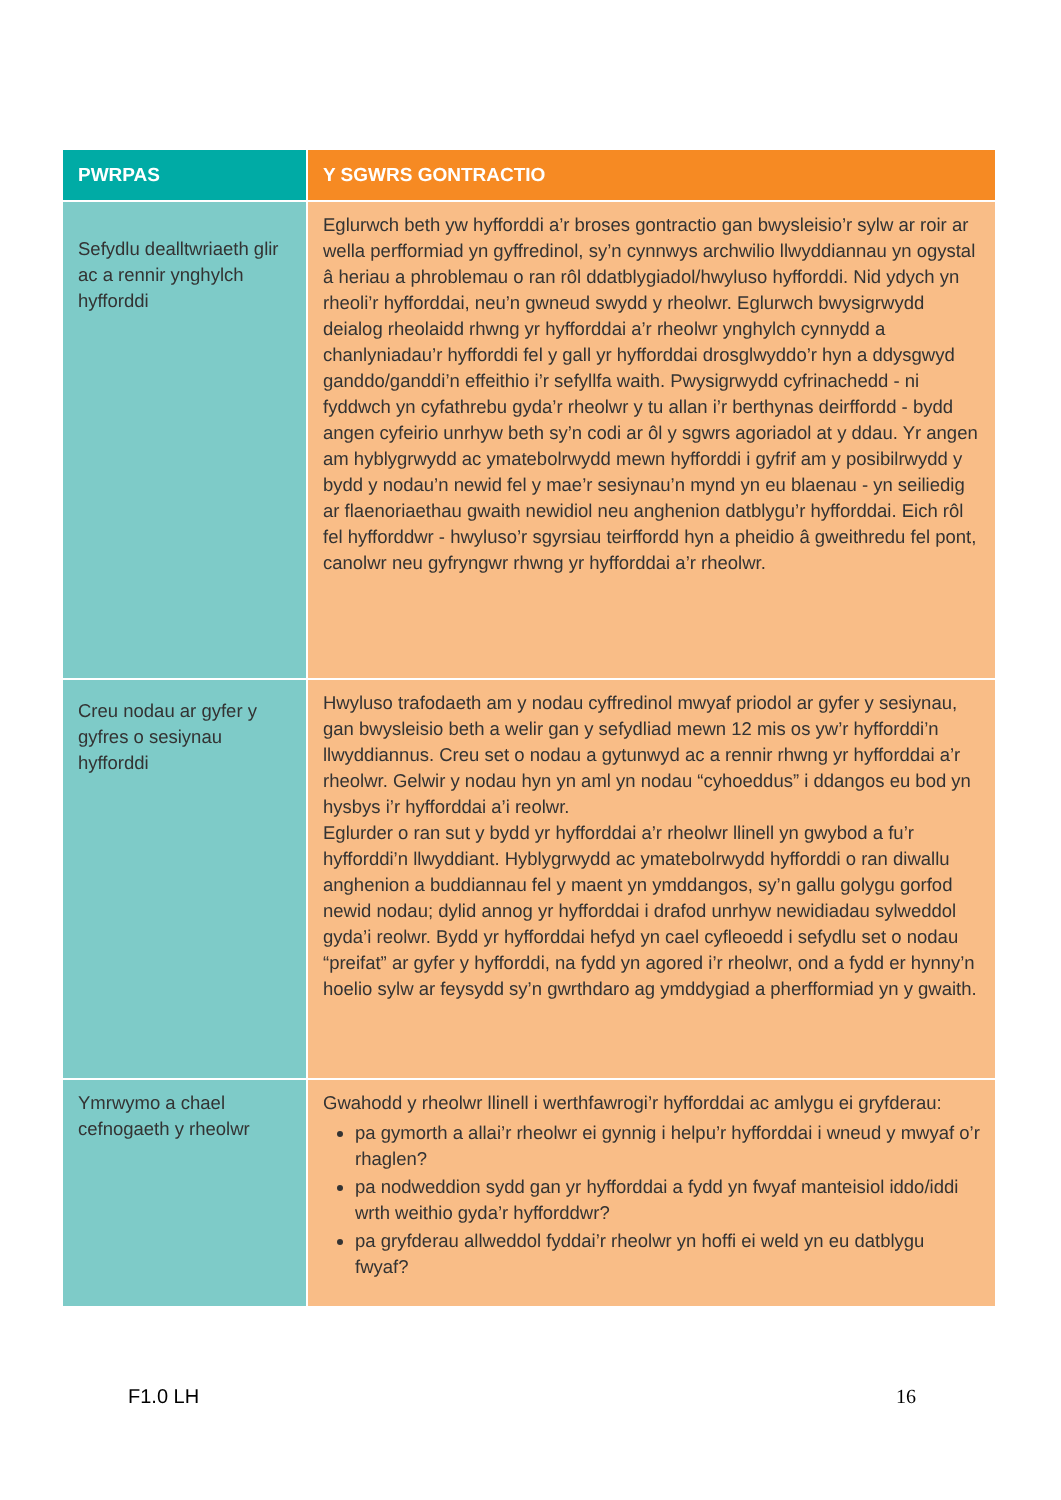| PWRPAS | Y SGWRS GONTRACTIO |
| --- | --- |
| Sefydlu dealltwriaeth glir ac a rennir ynghylch hyfforddi | Eglurwch beth yw hyfforddi a’r broses gontractio gan bwysleisio’r sylw ar roir ar wella perfformiad yn gyffredinol, sy’n cynnwys archwilio llwyddiannau yn ogystal â heriau a phroblemau o ran rôl ddatblygiadol/hwyluso hyfforddi. Nid ydych yn rheoli’r hyfforddai, neu’n gwneud swydd y rheolwr. Eglurwch bwysigrwydd deialog rheolaidd rhwng yr hyfforddai a’r rheolwr ynghylch cynnydd a chanlyniadau’r hyfforddi fel y gall yr hyfforddai drosglwyddo’r hyn a ddysgwyd ganddo/ganddi’n effeithio i’r sefyllfa waith. Pwysigrwydd cyfrinachedd - ni fyddwch yn cyfathrebu gyda’r rheolwr y tu allan i’r berthynas deirffordd - bydd angen cyfeirio unrhyw beth sy’n codi ar ôl y sgwrs agoriadol at y ddau. Yr angen am hyblygrwydd ac ymatebolrwydd mewn hyfforddi i gyfrif am y posibilrwydd y bydd y nodau’n newid fel y mae’r sesiynau’n mynd yn eu blaenau - yn seiliedig ar flaenoriaethau gwaith newidiol neu anghenion datblygu’r hyfforddai. Eich rôl fel hyfforddwr - hwyluso’r sgyrsiau teirffordd hyn a pheidio â gweithredu fel pont, canolwr neu gyfryngwr rhwng yr hyfforddai a’r rheolwr. |
| Creu nodau ar gyfer y gyfres o sesiynau hyfforddi | Hwyluso trafodaeth am y nodau cyffredinol mwyaf priodol ar gyfer y sesiynau, gan bwysleisio beth a welir gan y sefydliad mewn 12 mis os yw’r hyfforddi’n llwyddiannus. Creu set o nodau a gytunwyd ac a rennir rhwng yr hyfforddai a’r rheolwr. Gelwir y nodau hyn yn aml yn nodau “cyhoeddus” i ddangos eu bod yn hysbys i’r hyfforddai a’i reolwr. Eglurder o ran sut y bydd yr hyfforddai a’r rheolwr llinell yn gwybod a fu’r hyfforddi’n llwyddiant. Hyblygrwydd ac ymatebolrwydd hyfforddi o ran diwallu anghenion a buddiannau fel y maent yn ymddangos, sy’n gallu golygu gorfod newid nodau; dylid annog yr hyfforddai i drafod unrhyw newidiadau sylweddol gyda’i reolwr. Bydd yr hyfforddai hefyd yn cael cyfleoedd i sefydlu set o nodau “preifat” ar gyfer y hyfforddi, na fydd yn agored i’r rheolwr, ond a fydd er hynny’n hoelio sylw ar feysydd sy’n gwrthdaro ag ymddygiad a pherfformiad yn y gwaith. |
| Ymrwymo a chael cefnogaeth y rheolwr | Gwahodd y rheolwr llinell i werthfawrogi’r hyfforddai ac amlygu ei gryfderau: pa gymorth a allai’r rheolwr ei gynnig i helpu’r hyfforddai i wneud y mwyaf o’r rhaglen? pa nodweddion sydd gan yr hyfforddai a fydd yn fwyaf manteisiol iddo/iddi wrth weithio gyda’r hyfforddwr? pa gryfderau allweddol fyddai’r rheolwr yn hoffi ei weld yn eu datblygu fwyaf? |
F1.0 LH 16